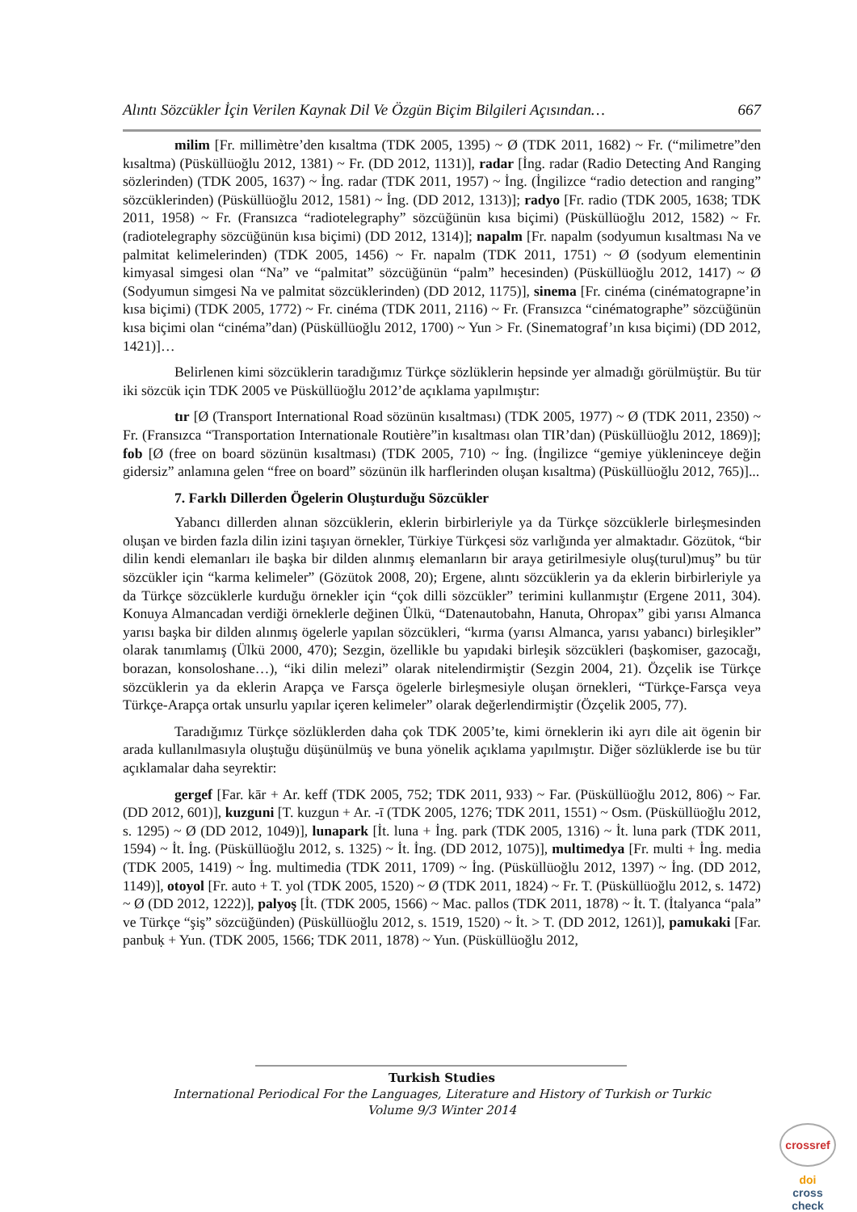Alıntı Sözcükler İçin Verilen Kaynak Dil Ve Özgün Biçim Bilgileri Açısından… 667
milim [Fr. millimètre’den kısaltma (TDK 2005, 1395) ~ Ø (TDK 2011, 1682) ~ Fr. (“milimetre”den kısaltma) (Püsküllüoğlu 2012, 1381) ~ Fr. (DD 2012, 1131)], radar [İng. radar (Radio Detecting And Ranging sözlerinden) (TDK 2005, 1637) ~ İng. radar (TDK 2011, 1957) ~ İng. (İngilizce “radio detection and ranging” sözcüklerinden) (Püsküllüoğlu 2012, 1581) ~ İng. (DD 2012, 1313)]; radyo [Fr. radio (TDK 2005, 1638; TDK 2011, 1958) ~ Fr. (Fransızca “radiotelegraphy” sözcüğünün kısa biçimi) (Püsküllüoğlu 2012, 1582) ~ Fr. (radiotelegraphy sözcüğünün kısa biçimi) (DD 2012, 1314)]; napalm [Fr. napalm (sodyumun kısaltması Na ve palmitat kelimelerinden) (TDK 2005, 1456) ~ Fr. napalm (TDK 2011, 1751) ~ Ø (sodyum elementinin kimyasal simgesi olan “Na” ve “palmitat” sözcüğünün “palm” hecesinden) (Püsküllüoğlu 2012, 1417) ~ Ø (Sodyumun simgesi Na ve palmitat sözcüklerinden) (DD 2012, 1175)], sinema [Fr. cinéma (cinématograpne’in kısa biçimi) (TDK 2005, 1772) ~ Fr. cinéma (TDK 2011, 2116) ~ Fr. (Fransızca “cinématographe” sözcüğünün kısa biçimi olan “cinéma”dan) (Püsküllüoğlu 2012, 1700) ~ Yun > Fr. (Sinematograf’ın kısa biçimi) (DD 2012, 1421)]…
Belirlenen kimi sözcüklerin taradığımız Türkçe sözlüklerin hepsinde yer almadığı görülmüştür. Bu tür iki sözcük için TDK 2005 ve Püsküllüoğlu 2012’de açıklama yapılmıştır:
tır [Ø (Transport International Road sözünün kısaltması) (TDK 2005, 1977) ~ Ø (TDK 2011, 2350) ~ Fr. (Fransızca “Transportation Internationale Routière”in kısaltması olan TIR’dan) (Püsküllüoğlu 2012, 1869)]; fob [Ø (free on board sözünün kısaltması) (TDK 2005, 710) ~ İng. (İngilizce “gemiye yükleninceye değin gidersiz” anlamına gelen “free on board” sözünün ilk harflerinden oluşan kısaltma) (Püsküllüoğlu 2012, 765)]...
7. Farklı Dillerden Ögelerin Oluşturduğu Sözcükler
Yabancı dillerden alınan sözcüklerin, eklerin birbirleriyle ya da Türkçe sözcüklerle birleşmesinden oluşan ve birden fazla dilin izini taşıyan örnekler, Türkiye Türkçesi söz varlığında yer almaktadır. Gözütok, “bir dilin kendi elemanları ile başka bir dilden alınmış elemanların bir araya getirilmesiyle oluş(turul)muş” bu tür sözcükler için “karma kelimeler” (Gözütok 2008, 20); Ergene, alıntı sözcüklerin ya da eklerin birbirleriyle ya da Türkçe sözcüklerle kurduğu örnekler için “çok dilli sözcükler” terimini kullanmıştır (Ergene 2011, 304). Konuya Almancadan verdiği örneklerle değinen Ülkü, “Datenautobahn, Hanuta, Ohropax” gibi yarısı Almanca yarısı başka bir dilden alınmış ögelerle yapılan sözcükleri, “kırma (yarısı Almanca, yarısı yabancı) birleşikler” olarak tanımlamış (Ülkü 2000, 470); Sezgin, özellikle bu yapıdaki birleşik sözcükleri (başkomiser, gazocağı, borazan, konsoloshane…), “iki dilin melezi” olarak nitelendirmiştir (Sezgin 2004, 21). Özçelik ise Türkçe sözcüklerin ya da eklerin Arapça ve Farsça ögelerle birleşmesiyle oluşan örnekleri, “Türkçe-Farsça veya Türkçe-Arapça ortak unsurlu yapılar içeren kelimeler” olarak değerlendirmiştir (Özçelik 2005, 77).
Taradığımız Türkçe sözlüklerden daha çok TDK 2005’te, kimi örneklerin iki ayrı dile ait ögenin bir arada kullanılmasıyla oluştuğu düşünülmüş ve buna yönelik açıklama yapılmıştır. Diğer sözlüklerde ise bu tür açıklamalar daha seyrektir:
gergef [Far. kār + Ar. keff (TDK 2005, 752; TDK 2011, 933) ~ Far. (Püsküllüoğlu 2012, 806) ~ Far. (DD 2012, 601)], kuzguni [T. kuzgun + Ar. -ī (TDK 2005, 1276; TDK 2011, 1551) ~ Osm. (Püsküllüoğlu 2012, s. 1295) ~ Ø (DD 2012, 1049)], lunapark [İt. luna + İng. park (TDK 2005, 1316) ~ İt. luna park (TDK 2011, 1594) ~ İt. İng. (Püsküllüoğlu 2012, s. 1325) ~ İt. İng. (DD 2012, 1075)], multimedya [Fr. multi + İng. media (TDK 2005, 1419) ~ İng. multimedia (TDK 2011, 1709) ~ İng. (Püsküllüoğlu 2012, 1397) ~ İng. (DD 2012, 1149)], otoyol [Fr. auto + T. yol (TDK 2005, 1520) ~ Ø (TDK 2011, 1824) ~ Fr. T. (Püsküllüoğlu 2012, s. 1472) ~ Ø (DD 2012, 1222)], palyoş [İt. (TDK 2005, 1566) ~ Mac. pallos (TDK 2011, 1878) ~ İt. T. (İtalyanca “pala” ve Türkçe “şiş” sözcüğünden) (Püsküllüoğlu 2012, s. 1519, 1520) ~ İt. > T. (DD 2012, 1261)], pamukaki [Far. panbuḳ + Yun. (TDK 2005, 1566; TDK 2011, 1878) ~ Yun. (Püsküllüoğlu 2012,
Turkish Studies
International Periodical For the Languages, Literature and History of Turkish or Turkic
Volume 9/3 Winter 2014
crossref
doi
cross
check